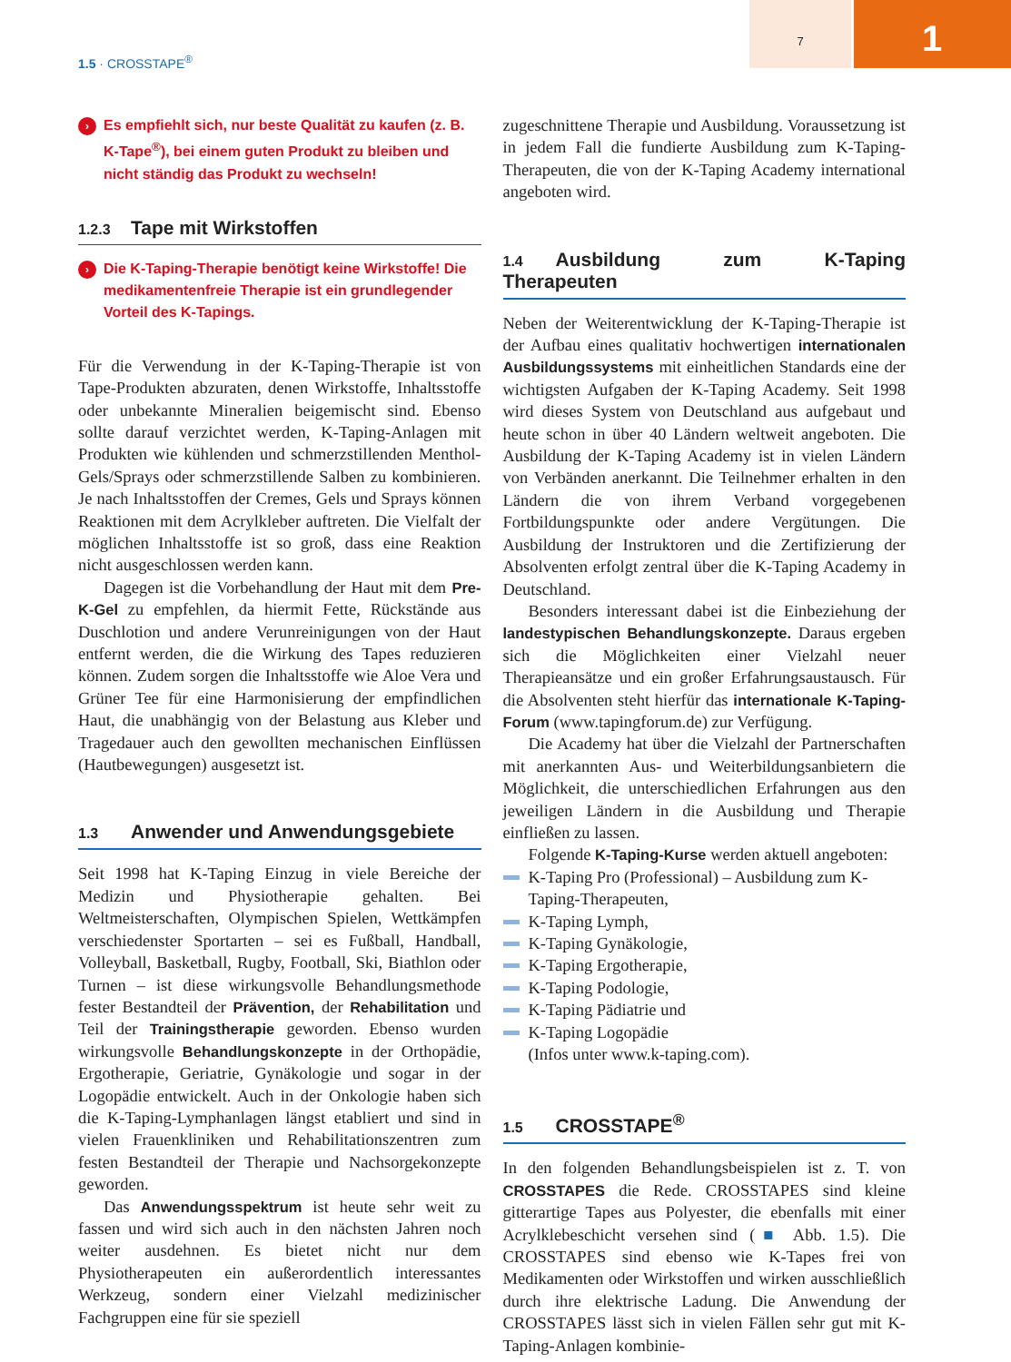7
1
1.5 · CROSSTAPE<sup>®</sup>
› Es empfiehlt sich, nur beste Qualität zu kaufen (z. B. K-Tape<sup>®</sup>), bei einem guten Produkt zu bleiben und nicht ständig das Produkt zu wechseln!
1.2.3 Tape mit Wirkstoffen
› Die K-Taping-Therapie benötigt keine Wirkstoffe! Die medikamentenfreie Therapie ist ein grundlegender Vorteil des K-Tapings.
Für die Verwendung in der K-Taping-Therapie ist von Tape-Produkten abzuraten, denen Wirkstoffe, Inhaltsstoffe oder unbekannte Mineralien beigemischt sind. Ebenso sollte darauf verzichtet werden, K-Taping-Anlagen mit Produkten wie kühlenden und schmerzstillenden Menthol-Gels/Sprays oder schmerzstillende Salben zu kombinieren. Je nach Inhaltsstoffen der Cremes, Gels und Sprays können Reaktionen mit dem Acrylkleber auftreten. Die Vielfalt der möglichen Inhaltsstoffe ist so groß, dass eine Reaktion nicht ausgeschlossen werden kann.
Dagegen ist die Vorbehandlung der Haut mit dem Pre-K-Gel zu empfehlen, da hiermit Fette, Rückstände aus Duschlotion und andere Verunreinigungen von der Haut entfernt werden, die die Wirkung des Tapes reduzieren können. Zudem sorgen die Inhaltsstoffe wie Aloe Vera und Grüner Tee für eine Harmonisierung der empfindlichen Haut, die unabhängig von der Belastung aus Kleber und Tragedauer auch den gewollten mechanischen Einflüssen (Hautbewegungen) ausgesetzt ist.
1.3 Anwender und Anwendungsgebiete
Seit 1998 hat K-Taping Einzug in viele Bereiche der Medizin und Physiotherapie gehalten. Bei Weltmeisterschaften, Olympischen Spielen, Wettkämpfen verschiedenster Sportarten – sei es Fußball, Handball, Volleyball, Basketball, Rugby, Football, Ski, Biathlon oder Turnen – ist diese wirkungsvolle Behandlungsmethode fester Bestandteil der Prävention, der Rehabilitation und Teil der Trainingstherapie geworden. Ebenso wurden wirkungsvolle Behandlungskonzepte in der Orthopädie, Ergotherapie, Geriatrie, Gynäkologie und sogar in der Logopädie entwickelt. Auch in der Onkologie haben sich die K-Taping-Lymphanlagen längst etabliert und sind in vielen Frauenkliniken und Rehabilitationszentren zum festen Bestandteil der Therapie und Nachsorgekonzepte geworden.
Das Anwendungsspektrum ist heute sehr weit zu fassen und wird sich auch in den nächsten Jahren noch weiter ausdehnen. Es bietet nicht nur dem Physiotherapeuten ein außerordentlich interessantes Werkzeug, sondern einer Vielzahl medizinischer Fachgruppen eine für sie speziell
zugeschnittene Therapie und Ausbildung. Voraussetzung ist in jedem Fall die fundierte Ausbildung zum K-Taping-Therapeuten, die von der K-Taping Academy international angeboten wird.
1.4 Ausbildung zum K-Taping Therapeuten
Neben der Weiterentwicklung der K-Taping-Therapie ist der Aufbau eines qualitativ hochwertigen internationalen Ausbildungssystems mit einheitlichen Standards eine der wichtigsten Aufgaben der K-Taping Academy. Seit 1998 wird dieses System von Deutschland aus aufgebaut und heute schon in über 40 Ländern weltweit angeboten. Die Ausbildung der K-Taping Academy ist in vielen Ländern von Verbänden anerkannt. Die Teilnehmer erhalten in den Ländern die von ihrem Verband vorgegebenen Fortbildungspunkte oder andere Vergütungen. Die Ausbildung der Instruktoren und die Zertifizierung der Absolventen erfolgt zentral über die K-Taping Academy in Deutschland.
Besonders interessant dabei ist die Einbeziehung der landestypischen Behandlungskonzepte. Daraus ergeben sich die Möglichkeiten einer Vielzahl neuer Therapieansätze und ein großer Erfahrungsaustausch. Für die Absolventen steht hierfür das internationale K-Taping-Forum (www.tapingforum.de) zur Verfügung.
Die Academy hat über die Vielzahl der Partnerschaften mit anerkannten Aus- und Weiterbildungsanbietern die Möglichkeit, die unterschiedlichen Erfahrungen aus den jeweiligen Ländern in die Ausbildung und Therapie einfließen zu lassen.
Folgende K-Taping-Kurse werden aktuell angeboten:
K-Taping Pro (Professional) – Ausbildung zum K-Taping-Therapeuten,
K-Taping Lymph,
K-Taping Gynäkologie,
K-Taping Ergotherapie,
K-Taping Podologie,
K-Taping Pädiatrie und
K-Taping Logopädie
(Infos unter www.k-taping.com).
1.5 CROSSTAPE<sup>®</sup>
In den folgenden Behandlungsbeispielen ist z. T. von CROSSTAPES die Rede. CROSSTAPES sind kleine gitterartige Tapes aus Polyester, die ebenfalls mit einer Acrylklebeschicht versehen sind (■ Abb. 1.5). Die CROSSTAPES sind ebenso wie K-Tapes frei von Medikamenten oder Wirkstoffen und wirken ausschließlich durch ihre elektrische Ladung. Die Anwendung der CROSSTAPES lässt sich in vielen Fällen sehr gut mit K-Taping-Anlagen kombinie-